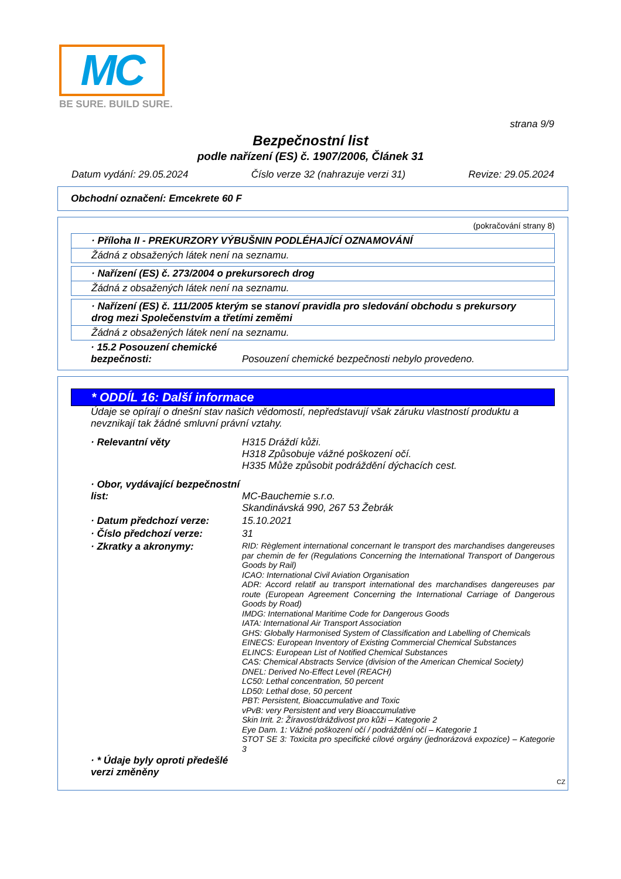MC
BE SURE. BUILD SURE.
strana 9/9
Bezpečnostní list
podle nařízení (ES) č. 1907/2006, Článek 31
Datum vydání: 29.05.2024 Číslo verze 32 (nahrazuje verzi 31) Revize: 29.05.2024
Obchodní označení: Emcekrete 60 F
(pokračování strany 8)
· Příloha II - PREKURZORY VÝBUŠNIN PODLÉHAJÍCÍ OZNAMOVÁNÍ
Žádná z obsažených látek není na seznamu.
· Nařízení (ES) č. 273/2004 o prekursorech drog
Žádná z obsažených látek není na seznamu.
· Nařízení (ES) č. 111/2005 kterým se stanoví pravidla pro sledování obchodu s prekursory drog mezi Společenstvím a třetími zeměmi
Žádná z obsažených látek není na seznamu.
· 15.2 Posouzení chemické bezpečnosti:
Posouzení chemické bezpečnosti nebylo provedeno.
* ODDÍL 16: Další informace
Údaje se opírají o dnešní stav našich vědomostí, nepředstavují však záruku vlastností produktu a nevznikají tak žádné smluvní právní vztahy.
· Relevantní věty H315 Dráždí kůži.
H318 Způsobuje vážné poškození očí.
H335 Může způsobit podráždění dýchacích cest.
· Obor, vydávající bezpečnostní list:
MC-Bauchemie s.r.o.
Skandinávská 990, 267 53 Žebrák
· Datum předchozí verze: 15.10.2021
· Číslo předchozí verze: 31
· Zkratky a akronymy:
RID: Règlement international concernant le transport des marchandises dangereuses par chemin de fer (Regulations Concerning the International Transport of Dangerous Goods by Rail)
ICAO: International Civil Aviation Organisation
ADR: Accord relatif au transport international des marchandises dangereuses par route (European Agreement Concerning the International Carriage of Dangerous Goods by Road)
IMDG: International Maritime Code for Dangerous Goods
IATA: International Air Transport Association
GHS: Globally Harmonised System of Classification and Labelling of Chemicals
EINECS: European Inventory of Existing Commercial Chemical Substances
ELINCS: European List of Notified Chemical Substances
CAS: Chemical Abstracts Service (division of the American Chemical Society)
DNEL: Derived No-Effect Level (REACH)
LC50: Lethal concentration, 50 percent
LD50: Lethal dose, 50 percent
PBT: Persistent, Bioaccumulative and Toxic
vPvB: very Persistent and very Bioaccumulative
Skin Irrit. 2: Žíravost/dráždivost pro kůži – Kategorie 2
Eye Dam. 1: Vážné poškození očí / podráždění očí – Kategorie 1
STOT SE 3: Toxicita pro specifické cílové orgány (jednorázová expozice) – Kategorie 3
· * Údaje byly oproti předešlé verzi změněny
CZ